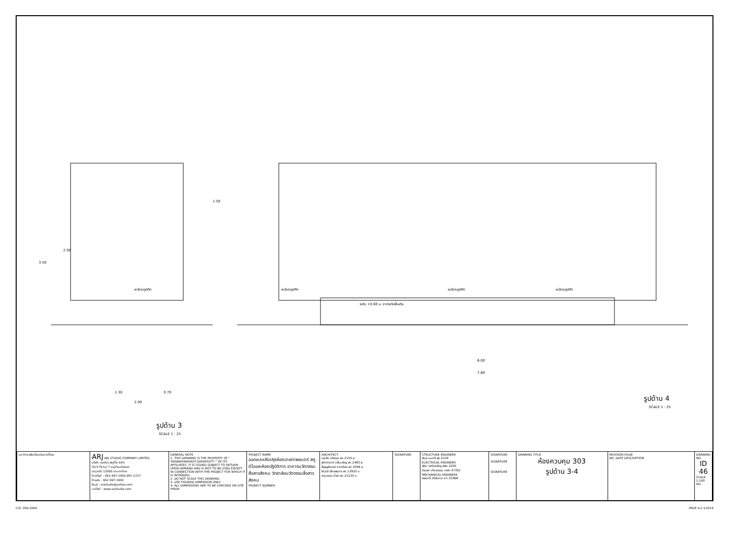2.90
3.50
1.50
ผนังอะคูสติก
ผนังอะคูสติก
ผนังอะคูสติก
ผนังอะคูสติก
ระดับ +0.60 ม. จากระดับพื้นเดิม
6.00
7.80
1.30
0.70
2.00
รูปด้าน 3
SCALE 1 : 25
รูปด้าน 4
SCALE 1 : 25
| มหาวิทยาลัยศรีนครินทรวิโรฒ | ARJ ARJ STUDIO COMPANY LIMITED บริษัท เออาร์เจ สตูดิโอ จำกัด 52/179 หมู่ 7 หมู่บ้านเมืองเอก ปทุมธานี 12000 ประเทศไทย โทรศัพท์ : 662 997-1900,997-2727 โทรสาร : 662 997-1900 อีเมล์ : arjstudio@yahoo.com เวปไซต์ : www.arjstudio.com | GENERAL NOTE 1. THIS DRAWING IS THE PROPERTY OF " SRINAKRINWIROT-UNIVERSITY " OF ITS AFFILIATES. IT IS ISSUED SUBJECT TO RETURN UPON DEMAND AND IS NOT TO BE USED EXCEPT IN CONNECTION WITH THE PROJECT FOR WHICH IT IS INTENDED. 2. DO NOT SCALE THIS DRAWING. 3. USE FIGURED DIMENSION ONLY. 4. ALL DIMENSIONS ARE TO BE CHECKED ON SITE PRIOR | PROJECT NAME ออกแบบปรับปรุงห้องฉายภาพยนตร์ สตูดิโอและห้องปฏิบัติการ อาคารนวัตกรรมสื่อสารสังคม วิทยาลัยนวัตกรรมสื่อสารสังคม PROJECT NUMBER | ARCHITECT เจนจัด ศรีอรุณ สถ.2155 ส. สุภัคคินทร์ หลิ่มเจริญ สถ.2483 ส. สัญญลักษณ์ ดาราเรือง สถ.3046 ส. ธีรวุฒิ เล็กชลยุทธ สถ.13920 ภ. จารุวรรณ น้ำพา สถ.21130 ภ. | SIGNATURE | STRUCTURE ENGINEER พิมล นนทลี สย.5229 ELECTRICAL ENGINEER สุริยะ พานิชเจริญ สฟก.3265 จำนงค์ เฑียรธรรม ภฟก.47352 MECHANICAL ENGINEER พลฤทธิ์ ศรีจันทรา ภก.31968 | SIGNATURE SIGNATURE SIGNATURE | DRAWING TITLE ห้องควบคุม 303 รูปด้าน 3-4 | REVISION ISSUE NO. DATE DESCRIPTION | DRAWING NO. ID 46 SCALE 1:100 NO. |
CSC 3RD.DWG PAGE A-2 V.2014